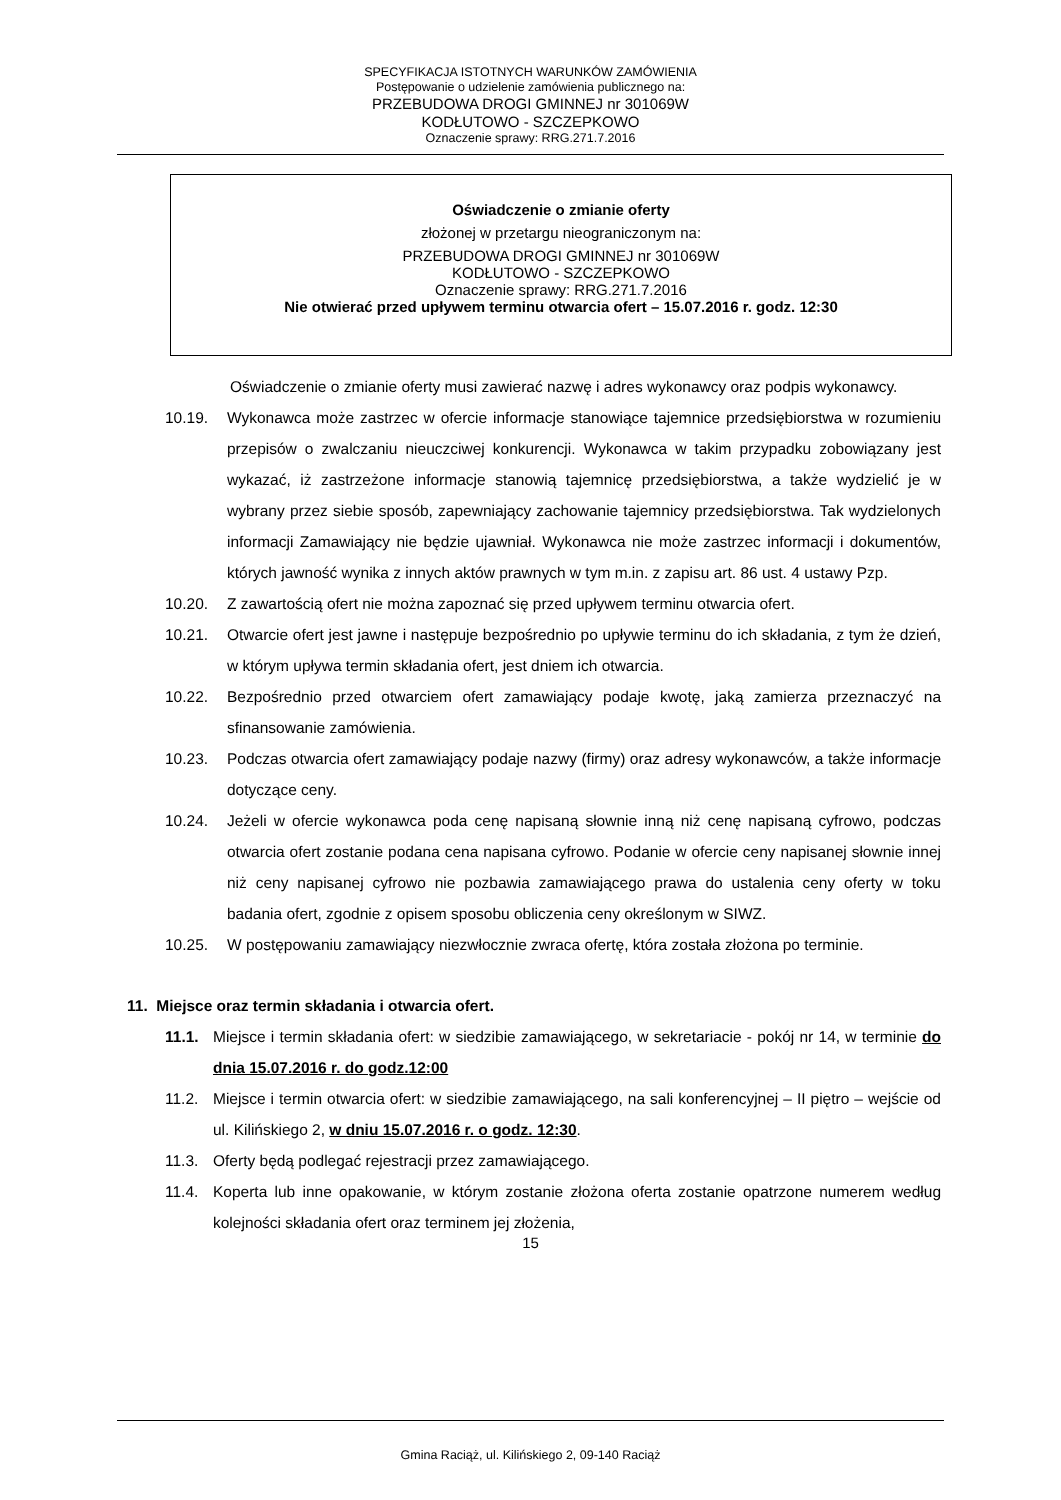SPECYFIKACJA ISTOTNYCH WARUNKÓW ZAMÓWIENIA
Postępowanie o udzielenie zamówienia publicznego na:
PRZEBUDOWA DROGI GMINNEJ nr 301069W
KODŁUTOWO - SZCZEPKOWO
Oznaczenie sprawy: RRG.271.7.2016
Oświadczenie o zmianie oferty
złożonej w przetargu nieograniczonym na:
PRZEBUDOWA DROGI GMINNEJ nr 301069W
KODŁUTOWO - SZCZEPKOWO
Oznaczenie sprawy: RRG.271.7.2016
Nie otwierać przed upływem terminu otwarcia ofert – 15.07.2016 r. godz. 12:30
Oświadczenie o zmianie oferty musi zawierać nazwę i adres wykonawcy oraz podpis wykonawcy.
10.19. Wykonawca może zastrzec w ofercie informacje stanowiące tajemnice przedsiębiorstwa w rozumieniu przepisów o zwalczaniu nieuczciwej konkurencji. Wykonawca w takim przypadku zobowiązany jest wykazać, iż zastrzeżone informacje stanowią tajemnicę przedsiębiorstwa, a także wydzielić je w wybrany przez siebie sposób, zapewniający zachowanie tajemnicy przedsiębiorstwa. Tak wydzielonych informacji Zamawiający nie będzie ujawniał. Wykonawca nie może zastrzec informacji i dokumentów, których jawność wynika z innych aktów prawnych w tym m.in. z zapisu art. 86 ust. 4 ustawy Pzp.
10.20. Z zawartością ofert nie można zapoznać się przed upływem terminu otwarcia ofert.
10.21. Otwarcie ofert jest jawne i następuje bezpośrednio po upływie terminu do ich składania, z tym że dzień, w którym upływa termin składania ofert, jest dniem ich otwarcia.
10.22. Bezpośrednio przed otwarciem ofert zamawiający podaje kwotę, jaką zamierza przeznaczyć na sfinansowanie zamówienia.
10.23. Podczas otwarcia ofert zamawiający podaje nazwy (firmy) oraz adresy wykonawców, a także informacje dotyczące ceny.
10.24. Jeżeli w ofercie wykonawca poda cenę napisaną słownie inną niż cenę napisaną cyfrowo, podczas otwarcia ofert zostanie podana cena napisana cyfrowo. Podanie w ofercie ceny napisanej słownie innej niż ceny napisanej cyfrowo nie pozbawia zamawiającego prawa do ustalenia ceny oferty w toku badania ofert, zgodnie z opisem sposobu obliczenia ceny określonym w SIWZ.
10.25. W postępowaniu zamawiający niezwłocznie zwraca ofertę, która została złożona po terminie.
11. Miejsce oraz termin składania i otwarcia ofert.
11.1. Miejsce i termin składania ofert: w siedzibie zamawiającego, w sekretariacie - pokój nr 14, w terminie do dnia 15.07.2016 r. do godz.12:00
11.2. Miejsce i termin otwarcia ofert: w siedzibie zamawiającego, na sali konferencyjnej – II piętro – wejście od ul. Kilińskiego 2, w dniu 15.07.2016 r. o godz. 12:30.
11.3. Oferty będą podlegać rejestracji przez zamawiającego.
11.4. Koperta lub inne opakowanie, w którym zostanie złożona oferta zostanie opatrzone numerem według kolejności składania ofert oraz terminem jej złożenia,
15
Gmina Raciąż, ul. Kilińskiego 2, 09-140 Raciąż